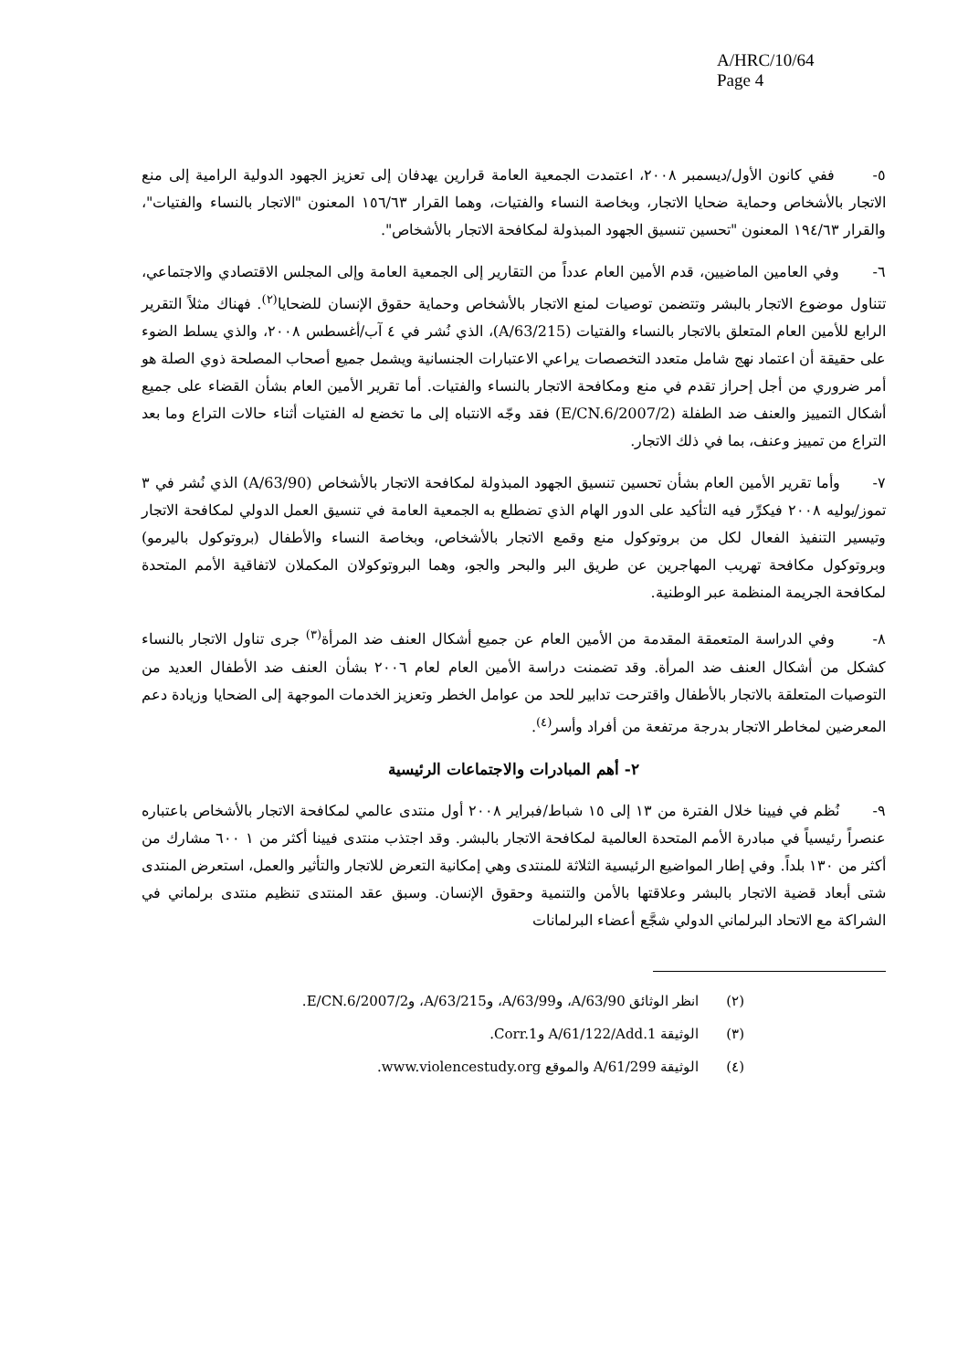A/HRC/10/64
Page 4
٥- ففي كانون الأول/ديسمبر ٢٠٠٨، اعتمدت الجمعية العامة قرارين يهدفان إلى تعزيز الجهود الدولية الرامية إلى منع الاتجار بالأشخاص وحماية ضحايا الاتجار، وبخاصة النساء والفتيات، وهما القرار ١٥٦/٦٣ المعنون "الاتجار بالنساء والفتيات"، والقرار ١٩٤/٦٣ المعنون "تحسين تنسيق الجهود المبذولة لمكافحة الاتجار بالأشخاص".
٦- وفي العامين الماضيين، قدم الأمين العام عدداً من التقارير إلى الجمعية العامة وإلى المجلس الاقتصادي والاجتماعي، تتناول موضوع الاتجار بالبشر وتتضمن توصيات لمنع الاتجار بالأشخاص وحماية حقوق الإنسان للضحايا<sup>(٢)</sup>. فهناك مثلاً التقرير الرابع للأمين العام المتعلق بالاتجار بالنساء والفتيات (A/63/215)، الذي نُشر في ٤ آب/أغسطس ٢٠٠٨، والذي يسلط الضوء على حقيقة أن اعتماد نهج شامل متعدد التخصصات يراعي الاعتبارات الجنسانية ويشمل جميع أصحاب المصلحة ذوي الصلة هو أمر ضروري من أجل إحراز تقدم في منع ومكافحة الاتجار بالنساء والفتيات. أما تقرير الأمين العام بشأن القضاء على جميع أشكال التمييز والعنف ضد الطفلة (E/CN.6/2007/2) فقد وجّه الانتباه إلى ما تخضع له الفتيات أثناء حالات التراع وما بعد التراع من تمييز وعنف، بما في ذلك الاتجار.
٧- وأما تقرير الأمين العام بشأن تحسين تنسيق الجهود المبذولة لمكافحة الاتجار بالأشخاص (A/63/90) الذي نُشر في ٣ تموز/يوليه ٢٠٠٨ فيكرِّر فيه التأكيد على الدور الهام الذي تضطلع به الجمعية العامة في تنسيق العمل الدولي لمكافحة الاتجار وتيسير التنفيذ الفعال لكل من بروتوكول منع وقمع الاتجار بالأشخاص، وبخاصة النساء والأطفال (بروتوكول باليرمو) وبروتوكول مكافحة تهريب المهاجرين عن طريق البر والبحر والجو، وهما البروتوكولان المكملان لاتفاقية الأمم المتحدة لمكافحة الجريمة المنظمة عبر الوطنية.
٨- وفي الدراسة المتعمقة المقدمة من الأمين العام عن جميع أشكال العنف ضد المرأة<sup>(٣)</sup> جرى تناول الاتجار بالنساء كشكل من أشكال العنف ضد المرأة. وقد تضمنت دراسة الأمين العام لعام ٢٠٠٦ بشأن العنف ضد الأطفال العديد من التوصيات المتعلقة بالاتجار بالأطفال واقترحت تدابير للحد من عوامل الخطر وتعزيز الخدمات الموجهة إلى الضحايا وزيادة دعم المعرضين لمخاطر الاتجار بدرجة مرتفعة من أفراد وأسر<sup>(٤)</sup>.
٢- أهم المبادرات والاجتماعات الرئيسية
٩- نُظم في فيينا خلال الفترة من ١٣ إلى ١٥ شباط/فبراير ٢٠٠٨ أول منتدى عالمي لمكافحة الاتجار بالأشخاص باعتباره عنصراً رئيسياً في مبادرة الأمم المتحدة العالمية لمكافحة الاتجار بالبشر. وقد اجتذب منتدى فيينا أكثر من ١ ٦٠٠ مشارك من أكثر من ١٣٠ بلداً. وفي إطار المواضيع الرئيسية الثلاثة للمنتدى وهي إمكانية التعرض للاتجار والتأثير والعمل، استعرض المنتدى شتى أبعاد قضية الاتجار بالبشر وعلاقتها بالأمن والتنمية وحقوق الإنسان. وسبق عقد المنتدى تنظيم منتدى برلماني في الشراكة مع الاتحاد البرلماني الدولي شجَّع أعضاء البرلمانات
(٢) انظر الوثائق A/63/90، وA/63/99، وA/63/215، وE/CN.6/2007/2.
(٣) الوثيقة A/61/122/Add.1 وCorr.1.
(٤) الوثيقة A/61/299 والموقع www.violencestudy.org.